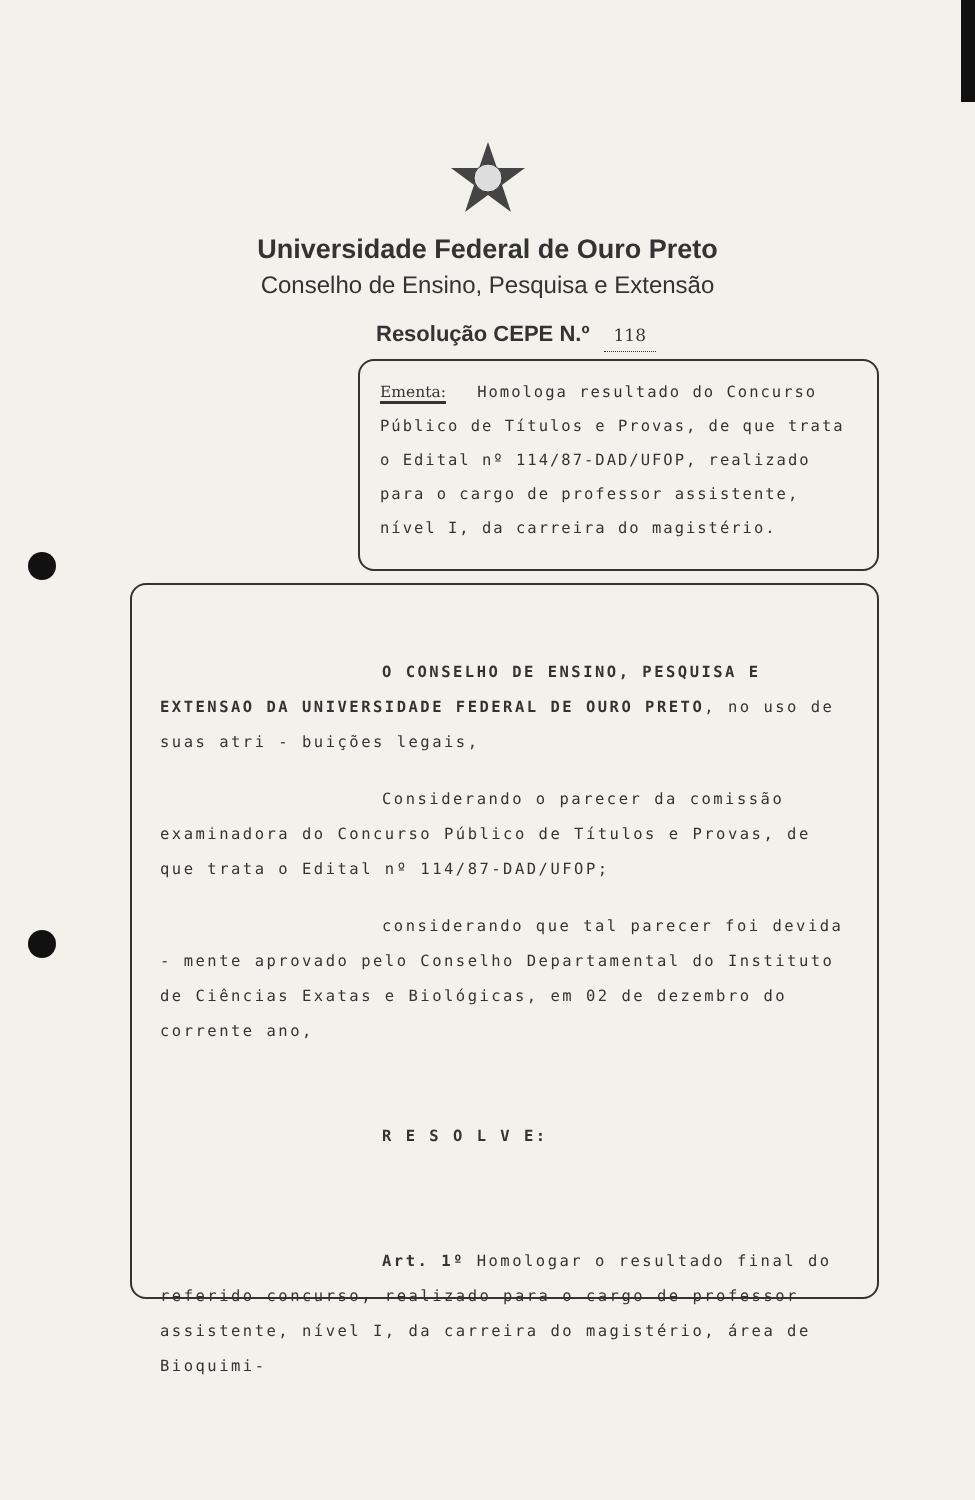Universidade Federal de Ouro Preto
Conselho de Ensino, Pesquisa e Extensão
Resolução CEPE N.º 118
Ementa: Homologa resultado do Concurso Público de Títulos e Provas, de que trata o Edital nº 114/87-DAD/UFOP, realizado para o cargo de professor assistente, nível I, da carreira do magistério.
O CONSELHO DE ENSINO, PESQUISA E EXTENSAO DA UNIVERSIDADE FEDERAL DE OURO PRETO, no uso de suas atri - buições legais,
Considerando o parecer da comissão examinadora do Concurso Público de Títulos e Provas, de que trata o Edital nº 114/87-DAD/UFOP;
considerando que tal parecer foi devida - mente aprovado pelo Conselho Departamental do Instituto de Ciências Exatas e Biológicas, em 02 de dezembro do corrente ano,
R E S O L V E:
Art. 1º Homologar o resultado final do referido concurso, realizado para o cargo de professor assistente, nível I, da carreira do magistério, área de Bioquimi-